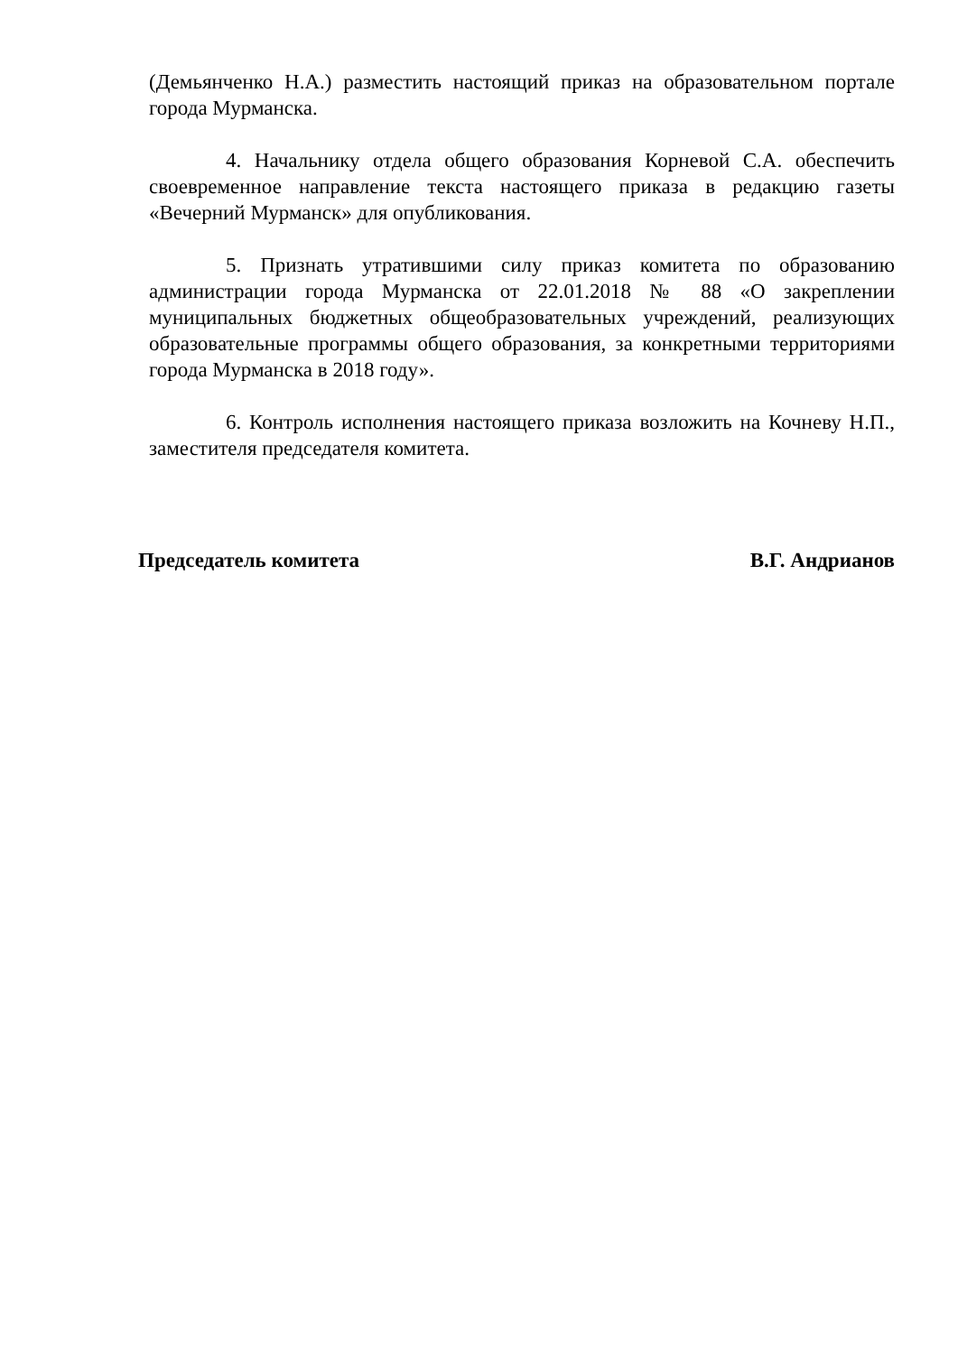(Демьянченко Н.А.) разместить настоящий приказ на образовательном портале города Мурманска.
4. Начальнику отдела общего образования Корневой С.А. обеспечить своевременное направление текста настоящего приказа в редакцию газеты «Вечерний Мурманск» для опубликования.
5. Признать утратившими силу приказ комитета по образованию администрации города Мурманска от 22.01.2018 № 88 «О закреплении муниципальных бюджетных общеобразовательных учреждений, реализующих образовательные программы общего образования, за конкретными территориями города Мурманска в 2018 году».
6. Контроль исполнения настоящего приказа возложить на Кочневу Н.П., заместителя председателя комитета.
Председатель комитета В.Г. Андрианов